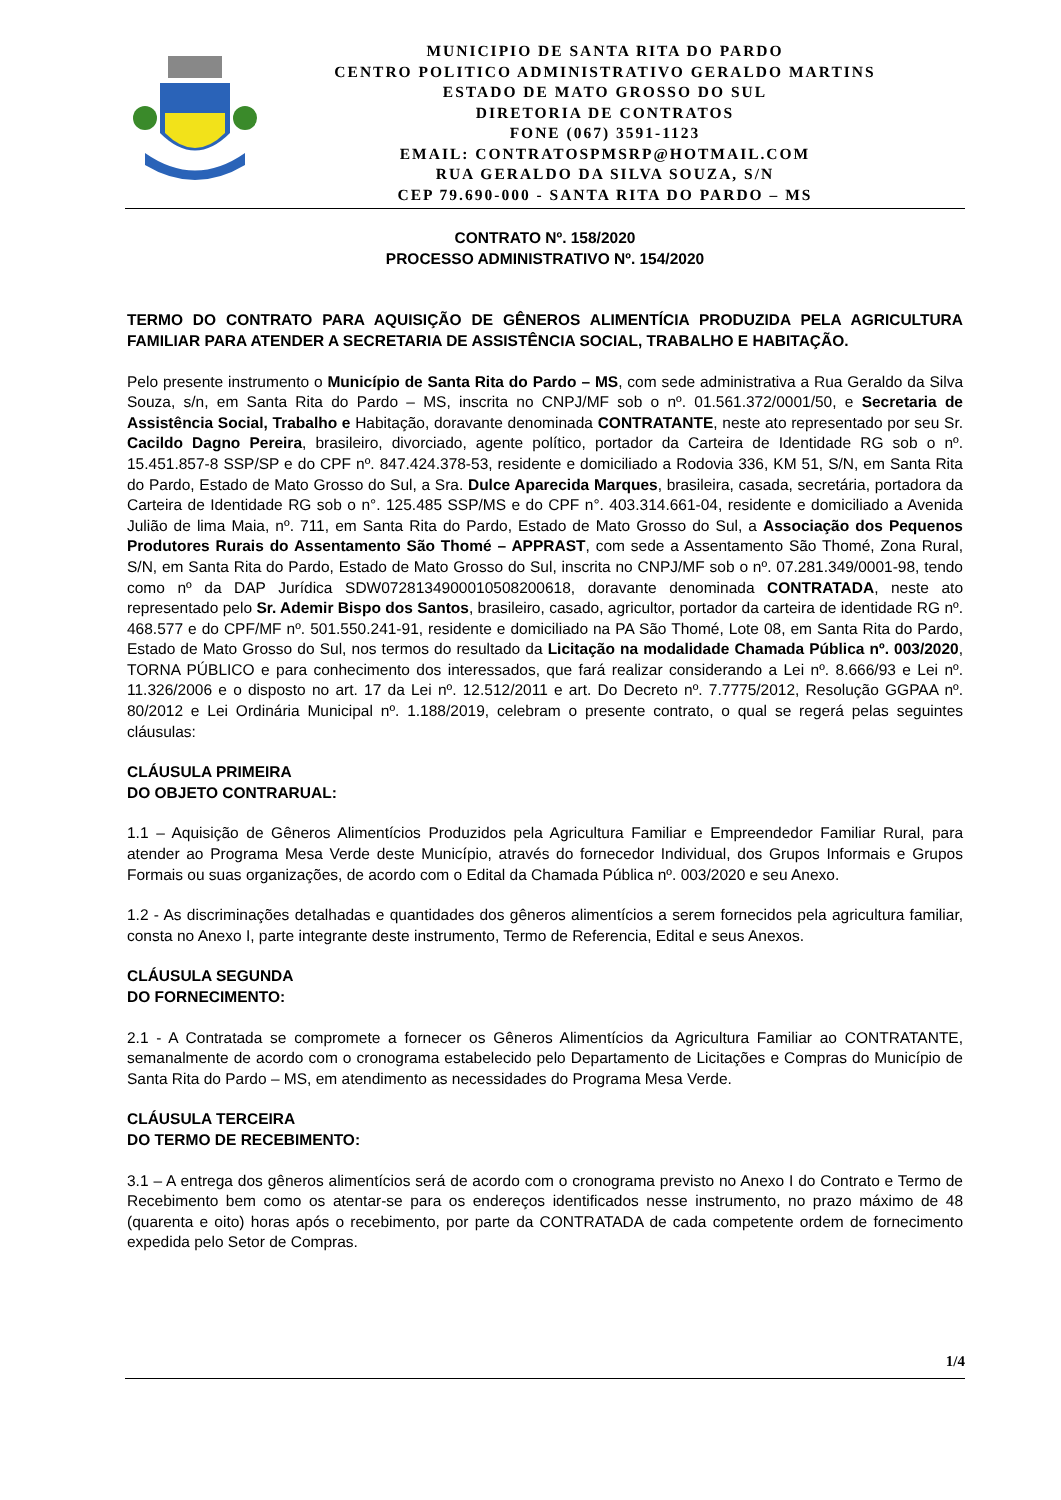MUNICIPIO DE SANTA RITA DO PARDO
CENTRO POLITICO ADMINISTRATIVO GERALDO MARTINS
ESTADO DE MATO GROSSO DO SUL
DIRETORIA DE CONTRATOS
FONE (067) 3591-1123
EMAIL: CONTRATOSPMSRP@HOTMAIL.COM
RUA GERALDO DA SILVA SOUZA, S/N
CEP 79.690-000 - SANTA RITA DO PARDO – MS
CONTRATO Nº. 158/2020
PROCESSO ADMINISTRATIVO Nº. 154/2020
TERMO DO CONTRATO PARA AQUISIÇÃO DE GÊNEROS ALIMENTÍCIA PRODUZIDA PELA AGRICULTURA FAMILIAR PARA ATENDER A SECRETARIA DE ASSISTÊNCIA SOCIAL, TRABALHO E HABITAÇÃO.
Pelo presente instrumento o Município de Santa Rita do Pardo – MS, com sede administrativa a Rua Geraldo da Silva Souza, s/n, em Santa Rita do Pardo – MS, inscrita no CNPJ/MF sob o nº. 01.561.372/0001/50, e Secretaria de Assistência Social, Trabalho e Habitação, doravante denominada CONTRATANTE, neste ato representado por seu Sr. Cacildo Dagno Pereira, brasileiro, divorciado, agente político, portador da Carteira de Identidade RG sob o nº. 15.451.857-8 SSP/SP e do CPF nº. 847.424.378-53, residente e domiciliado a Rodovia 336, KM 51, S/N, em Santa Rita do Pardo, Estado de Mato Grosso do Sul, a Sra. Dulce Aparecida Marques, brasileira, casada, secretária, portadora da Carteira de Identidade RG sob o n°. 125.485 SSP/MS e do CPF n°. 403.314.661-04, residente e domiciliado a Avenida Julião de lima Maia, nº. 711, em Santa Rita do Pardo, Estado de Mato Grosso do Sul, a Associação dos Pequenos Produtores Rurais do Assentamento São Thomé – APPRAST, com sede a Assentamento São Thomé, Zona Rural, S/N, em Santa Rita do Pardo, Estado de Mato Grosso do Sul, inscrita no CNPJ/MF sob o nº. 07.281.349/0001-98, tendo como nº da DAP Jurídica SDW0728134900010508200618, doravante denominada CONTRATADA, neste ato representado pelo Sr. Ademir Bispo dos Santos, brasileiro, casado, agricultor, portador da carteira de identidade RG nº. 468.577 e do CPF/MF nº. 501.550.241-91, residente e domiciliado na PA São Thomé, Lote 08, em Santa Rita do Pardo, Estado de Mato Grosso do Sul, nos termos do resultado da Licitação na modalidade Chamada Pública nº. 003/2020, TORNA PÚBLICO e para conhecimento dos interessados, que fará realizar considerando a Lei nº. 8.666/93 e Lei nº. 11.326/2006 e o disposto no art. 17 da Lei nº. 12.512/2011 e art. Do Decreto nº. 7.7775/2012, Resolução GGPAA nº. 80/2012 e Lei Ordinária Municipal nº. 1.188/2019, celebram o presente contrato, o qual se regerá pelas seguintes cláusulas:
CLÁUSULA PRIMEIRA
DO OBJETO CONTRARUAL:
1.1 – Aquisição de Gêneros Alimentícios Produzidos pela Agricultura Familiar e Empreendedor Familiar Rural, para atender ao Programa Mesa Verde deste Município, através do fornecedor Individual, dos Grupos Informais e Grupos Formais ou suas organizações, de acordo com o Edital da Chamada Pública nº. 003/2020 e seu Anexo.
1.2 - As discriminações detalhadas e quantidades dos gêneros alimentícios a serem fornecidos pela agricultura familiar, consta no Anexo I, parte integrante deste instrumento, Termo de Referencia, Edital e seus Anexos.
CLÁUSULA SEGUNDA
DO FORNECIMENTO:
2.1 - A Contratada se compromete a fornecer os Gêneros Alimentícios da Agricultura Familiar ao CONTRATANTE, semanalmente de acordo com o cronograma estabelecido pelo Departamento de Licitações e Compras do Município de Santa Rita do Pardo – MS, em atendimento as necessidades do Programa Mesa Verde.
CLÁUSULA TERCEIRA
DO TERMO DE RECEBIMENTO:
3.1 – A entrega dos gêneros alimentícios será de acordo com o cronograma previsto no Anexo I do Contrato e Termo de Recebimento bem como os atentar-se para os endereços identificados nesse instrumento, no prazo máximo de 48 (quarenta e oito) horas após o recebimento, por parte da CONTRATADA de cada competente ordem de fornecimento expedida pelo Setor de Compras.
1/4